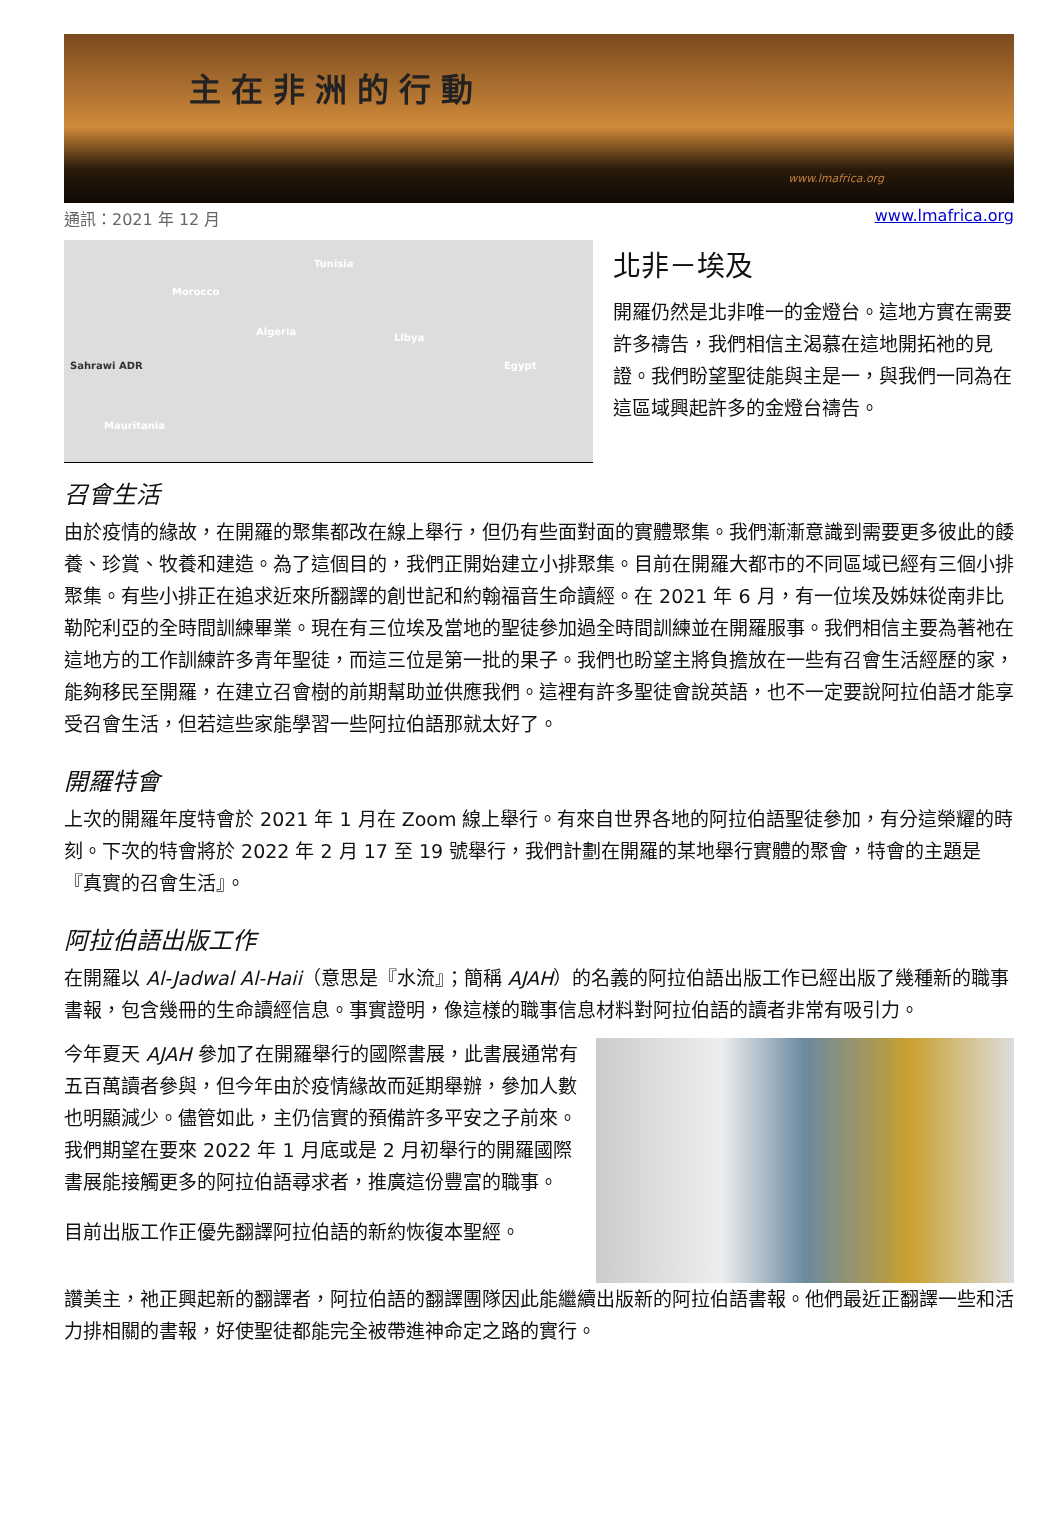主在非洲的行動
www.lmafrica.org
通訊：2021 年 12 月 www.lmafrica.org
Tunisia
Morocco
Algeria
Libya
Egypt Sahrawi ADR
Mauritania
北非－埃及
開羅仍然是北非唯一的金燈台。這地方實在需要許多禱告，我們相信主渴慕在這地開拓祂的見證。我們盼望聖徒能與主是一，與我們一同為在這區域興起許多的金燈台禱告。
召會生活
由於疫情的緣故，在開羅的聚集都改在線上舉行，但仍有些面對面的實體聚集。我們漸漸意識到需要更多彼此的餧養、珍賞、牧養和建造。為了這個目的，我們正開始建立小排聚集。目前在開羅大都市的不同區域已經有三個小排聚集。有些小排正在追求近來所翻譯的創世記和約翰福音生命讀經。在 2021 年 6 月，有一位埃及姊妹從南非比勒陀利亞的全時間訓練畢業。現在有三位埃及當地的聖徒參加過全時間訓練並在開羅服事。我們相信主要為著祂在這地方的工作訓練許多青年聖徒，而這三位是第一批的果子。我們也盼望主將負擔放在一些有召會生活經歷的家，能夠移民至開羅，在建立召會樹的前期幫助並供應我們。這裡有許多聖徒會說英語，也不一定要說阿拉伯語才能享受召會生活，但若這些家能學習一些阿拉伯語那就太好了。
開羅特會
上次的開羅年度特會於 2021 年 1 月在 Zoom 線上舉行。有來自世界各地的阿拉伯語聖徒參加，有分這榮耀的時刻。下次的特會將於 2022 年 2 月 17 至 19 號舉行，我們計劃在開羅的某地舉行實體的聚會，特會的主題是『真實的召會生活』。
阿拉伯語出版工作
在開羅以 Al-Jadwal Al-Haii（意思是『水流』；簡稱 AJAH）的名義的阿拉伯語出版工作已經出版了幾種新的職事書報，包含幾冊的生命讀經信息。事實證明，像這樣的職事信息材料對阿拉伯語的讀者非常有吸引力。
今年夏天 AJAH 參加了在開羅舉行的國際書展，此書展通常有五百萬讀者參與，但今年由於疫情緣故而延期舉辦，參加人數也明顯減少。儘管如此，主仍信實的預備許多平安之子前來。我們期望在要來 2022 年 1 月底或是 2 月初舉行的開羅國際書展能接觸更多的阿拉伯語尋求者，推廣這份豐富的職事。
目前出版工作正優先翻譯阿拉伯語的新約恢復本聖經。
讚美主，祂正興起新的翻譯者，阿拉伯語的翻譯團隊因此能繼續出版新的阿拉伯語書報。他們最近正翻譯一些和活力排相關的書報，好使聖徒都能完全被帶進神命定之路的實行。